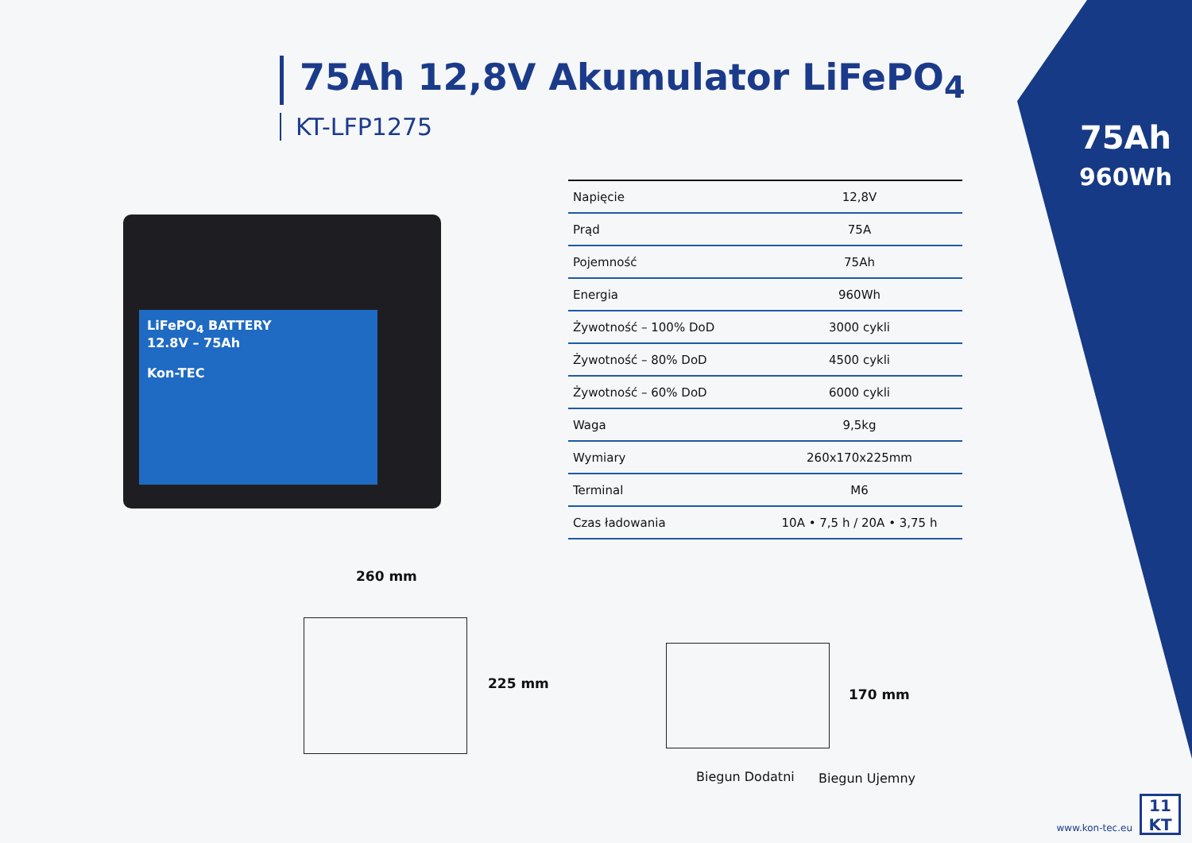75Ah 12,8V Akumulator LiFePO<sub>4</sub>
KT-LFP1275
75Ah
960Wh
LiFePO<sub>4</sub> BATTERY
12.8V – 75Ah
Kon-TEC
| Napięcie | 12,8V |
| Prąd | 75A |
| Pojemność | 75Ah |
| Energia | 960Wh |
| Żywotność – 100% DoD | 3000 cykli |
| Żywotność – 80% DoD | 4500 cykli |
| Żywotność – 60% DoD | 6000 cykli |
| Waga | 9,5kg |
| Wymiary | 260x170x225mm |
| Terminal | M6 |
| Czas ładowania | 10A • 7,5 h / 20A • 3,75 h |
260 mm
225 mm
170 mm
Biegun Dodatni Biegun Ujemny
www.kon-tec.eu
11
KT